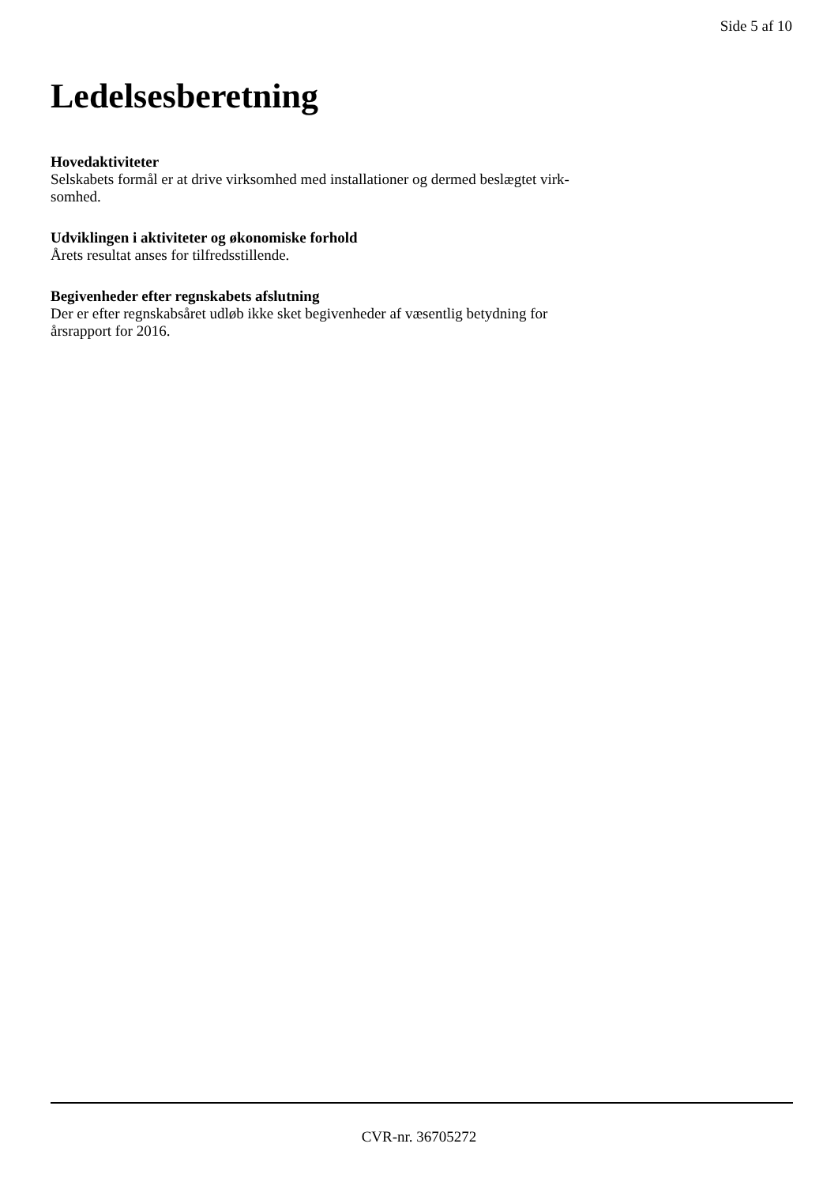Side 5 af 10
Ledelsesberetning
Hovedaktiviteter
Selskabets formål er at drive virksomhed med installationer og dermed beslægtet virk-
somhed.
Udviklingen i aktiviteter og økonomiske forhold
Årets resultat anses for tilfredsstillende.
Begivenheder efter regnskabets afslutning
Der er efter regnskabsåret udløb ikke sket begivenheder af væsentlig betydning for
årsrapport for 2016.
CVR-nr. 36705272